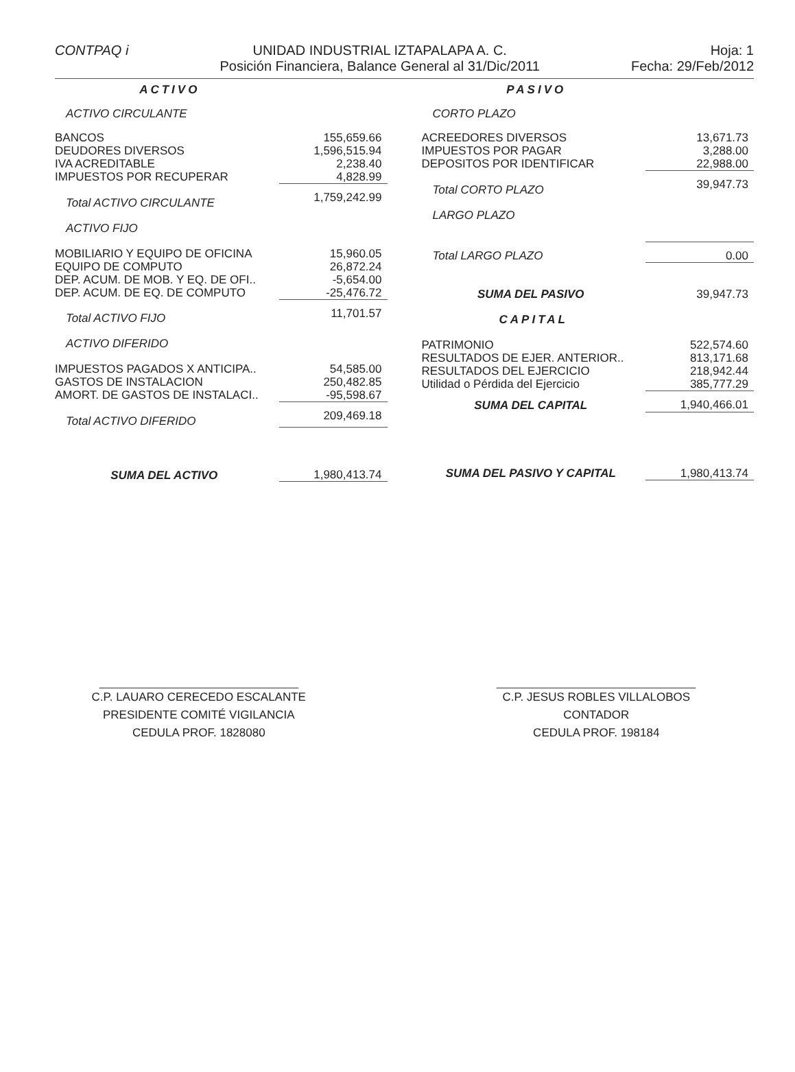CONTPAQ i UNIDAD INDUSTRIAL IZTAPALAPA A. C.
Posición Financiera, Balance General al 31/Dic/2011
Hoja: 1
Fecha: 29/Feb/2012
| ACTIVO | |
| ACTIVO CIRCULANTE | |
| BANCOS | 155,659.66 |
| DEUDORES DIVERSOS | 1,596,515.94 |
| IVA ACREDITABLE | 2,238.40 |
| IMPUESTOS POR RECUPERAR | 4,828.99 |
| Total ACTIVO CIRCULANTE | 1,759,242.99 |
| ACTIVO FIJO | |
| MOBILIARIO Y EQUIPO DE OFICINA | 15,960.05 |
| EQUIPO DE COMPUTO | 26,872.24 |
| DEP. ACUM. DE MOB. Y EQ. DE OFI.. | -5,654.00 |
| DEP. ACUM. DE EQ. DE COMPUTO | -25,476.72 |
| Total ACTIVO FIJO | 11,701.57 |
| ACTIVO DIFERIDO | |
| IMPUESTOS PAGADOS X ANTICIPA.. | 54,585.00 |
| GASTOS DE INSTALACION | 250,482.85 |
| AMORT. DE GASTOS DE INSTALACI.. | -95,598.67 |
| Total ACTIVO DIFERIDO | 209,469.18 |
| SUMA DEL ACTIVO | 1,980,413.74 |
| PASIVO | |
| CORTO PLAZO | |
| ACREEDORES DIVERSOS | 13,671.73 |
| IMPUESTOS POR PAGAR | 3,288.00 |
| DEPOSITOS POR IDENTIFICAR | 22,988.00 |
| Total CORTO PLAZO | 39,947.73 |
| LARGO PLAZO | |
| Total LARGO PLAZO | 0.00 |
| SUMA DEL PASIVO | 39,947.73 |
| CAPITAL | |
| PATRIMONIO | 522,574.60 |
| RESULTADOS DE EJER. ANTERIOR.. | 813,171.68 |
| RESULTADOS DEL EJERCICIO | 218,942.44 |
| Utilidad o Pérdida del Ejercicio | 385,777.29 |
| SUMA DEL CAPITAL | 1,940,466.01 |
| SUMA DEL PASIVO Y CAPITAL | 1,980,413.74 |
C.P. LAUARO CERECEDO ESCALANTE
PRESIDENTE COMITÉ VIGILANCIA
CEDULA PROF. 1828080
C.P. JESUS ROBLES VILLALOBOS
CONTADOR
CEDULA PROF. 198184